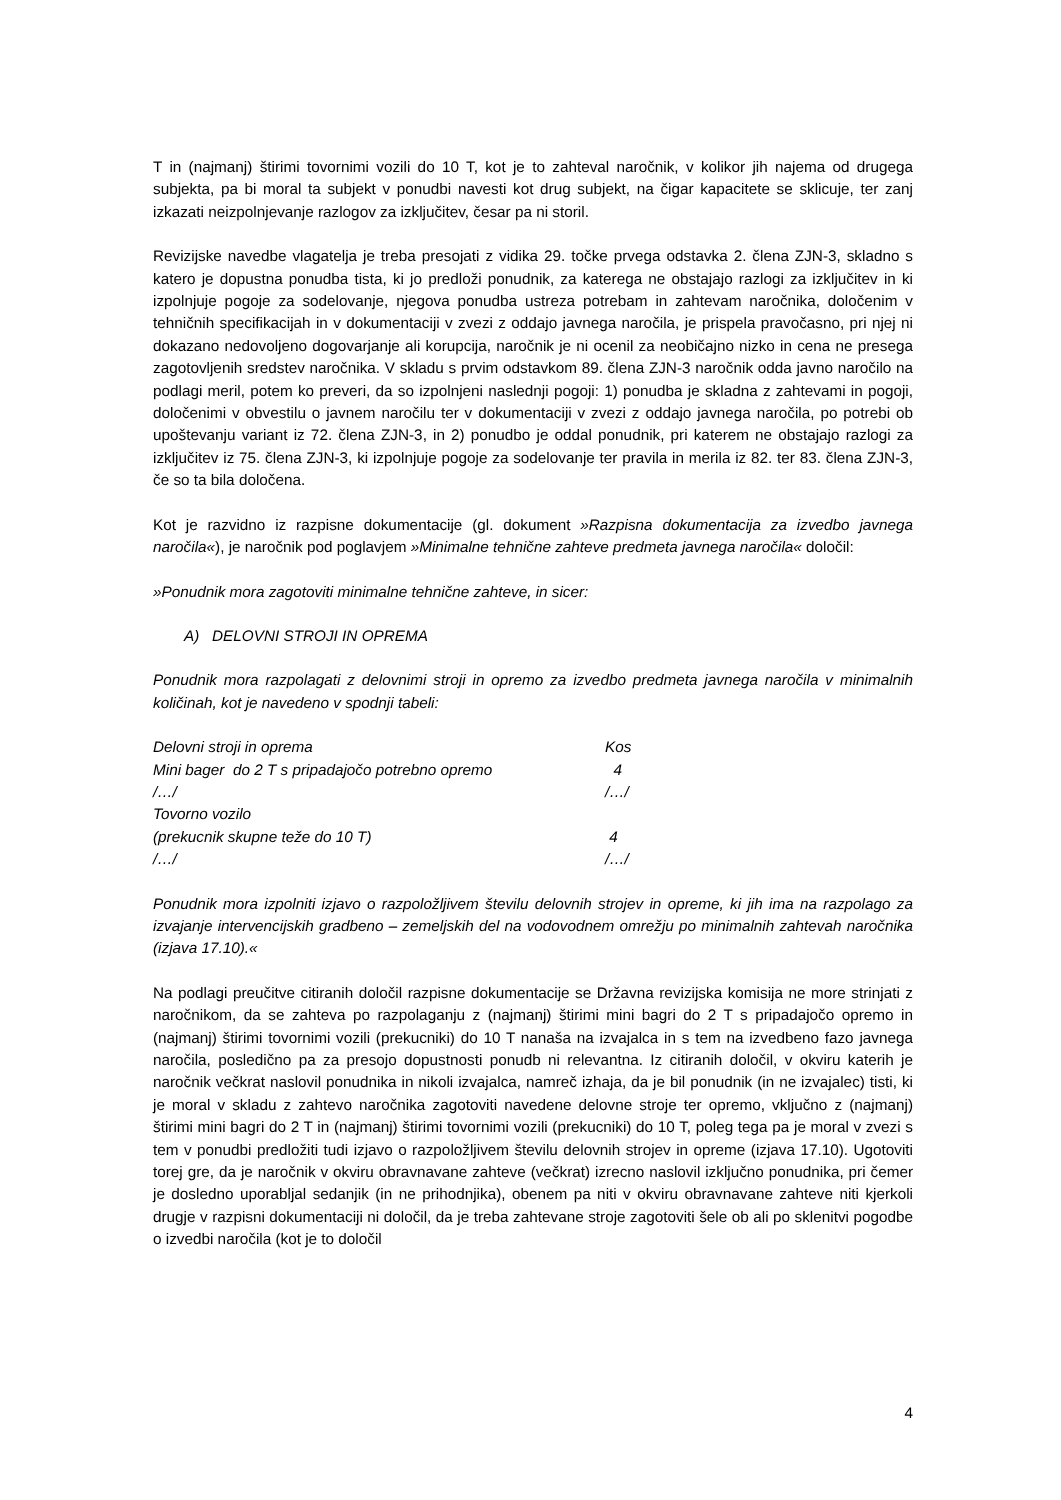T in (najmanj) štirimi tovornimi vozili do 10 T, kot je to zahteval naročnik, v kolikor jih najema od drugega subjekta, pa bi moral ta subjekt v ponudbi navesti kot drug subjekt, na čigar kapacitete se sklicuje, ter zanj izkazati neizpolnjevanje razlogov za izključitev, česar pa ni storil.
Revizijske navedbe vlagatelja je treba presojati z vidika 29. točke prvega odstavka 2. člena ZJN-3, skladno s katero je dopustna ponudba tista, ki jo predloži ponudnik, za katerega ne obstajajo razlogi za izključitev in ki izpolnjuje pogoje za sodelovanje, njegova ponudba ustreza potrebam in zahtevam naročnika, določenim v tehničnih specifikacijah in v dokumentaciji v zvezi z oddajo javnega naročila, je prispela pravočasno, pri njej ni dokazano nedovoljeno dogovarjanje ali korupcija, naročnik je ni ocenil za neobičajno nizko in cena ne presega zagotovljenih sredstev naročnika. V skladu s prvim odstavkom 89. člena ZJN-3 naročnik odda javno naročilo na podlagi meril, potem ko preveri, da so izpolnjeni naslednji pogoji: 1) ponudba je skladna z zahtevami in pogoji, določenimi v obvestilu o javnem naročilu ter v dokumentaciji v zvezi z oddajo javnega naročila, po potrebi ob upoštevanju variant iz 72. člena ZJN-3, in 2) ponudbo je oddal ponudnik, pri katerem ne obstajajo razlogi za izključitev iz 75. člena ZJN-3, ki izpolnjuje pogoje za sodelovanje ter pravila in merila iz 82. ter 83. člena ZJN-3, če so ta bila določena.
Kot je razvidno iz razpisne dokumentacije (gl. dokument »Razpisna dokumentacija za izvedbo javnega naročila«), je naročnik pod poglavjem »Minimalne tehnične zahteve predmeta javnega naročila« določil:
»Ponudnik mora zagotoviti minimalne tehnične zahteve, in sicer:
A) DELOVNI STROJI IN OPREMA
Ponudnik mora razpolagati z delovnimi stroji in opremo za izvedbo predmeta javnega naročila v minimalnih količinah, kot je navedeno v spodnji tabeli:
| Delovni stroji in oprema | Kos |
| Mini bager do 2 T s pripadajočo potrebno opremo | 4 |
| /…/ | /…/ |
| Tovorno vozilo | |
| (prekucnik skupne teže do 10 T) | 4 |
| /…/ | /…/ |
Ponudnik mora izpolniti izjavo o razpoložljivem številu delovnih strojev in opreme, ki jih ima na razpolago za izvajanje intervencijskih gradbeno – zemeljskih del na vodovodnem omrežju po minimalnih zahtevah naročnika (izjava 17.10).«
Na podlagi preučitve citiranih določil razpisne dokumentacije se Državna revizijska komisija ne more strinjati z naročnikom, da se zahteva po razpolaganju z (najmanj) štirimi mini bagri do 2 T s pripadajočo opremo in (najmanj) štirimi tovornimi vozili (prekucniki) do 10 T nanaša na izvajalca in s tem na izvedbeno fazo javnega naročila, posledično pa za presojo dopustnosti ponudb ni relevantna. Iz citiranih določil, v okviru katerih je naročnik večkrat naslovil ponudnika in nikoli izvajalca, namreč izhaja, da je bil ponudnik (in ne izvajalec) tisti, ki je moral v skladu z zahtevo naročnika zagotoviti navedene delovne stroje ter opremo, vključno z (najmanj) štirimi mini bagri do 2 T in (najmanj) štirimi tovornimi vozili (prekucniki) do 10 T, poleg tega pa je moral v zvezi s tem v ponudbi predložiti tudi izjavo o razpoložljivem številu delovnih strojev in opreme (izjava 17.10). Ugotoviti torej gre, da je naročnik v okviru obravnavane zahteve (večkrat) izrecno naslovil izključno ponudnika, pri čemer je dosledno uporabljal sedanjik (in ne prihodnjika), obenem pa niti v okviru obravnavane zahteve niti kjerkoli drugje v razpisni dokumentaciji ni določil, da je treba zahtevane stroje zagotoviti šele ob ali po sklenitvi pogodbe o izvedbi naročila (kot je to določil
4